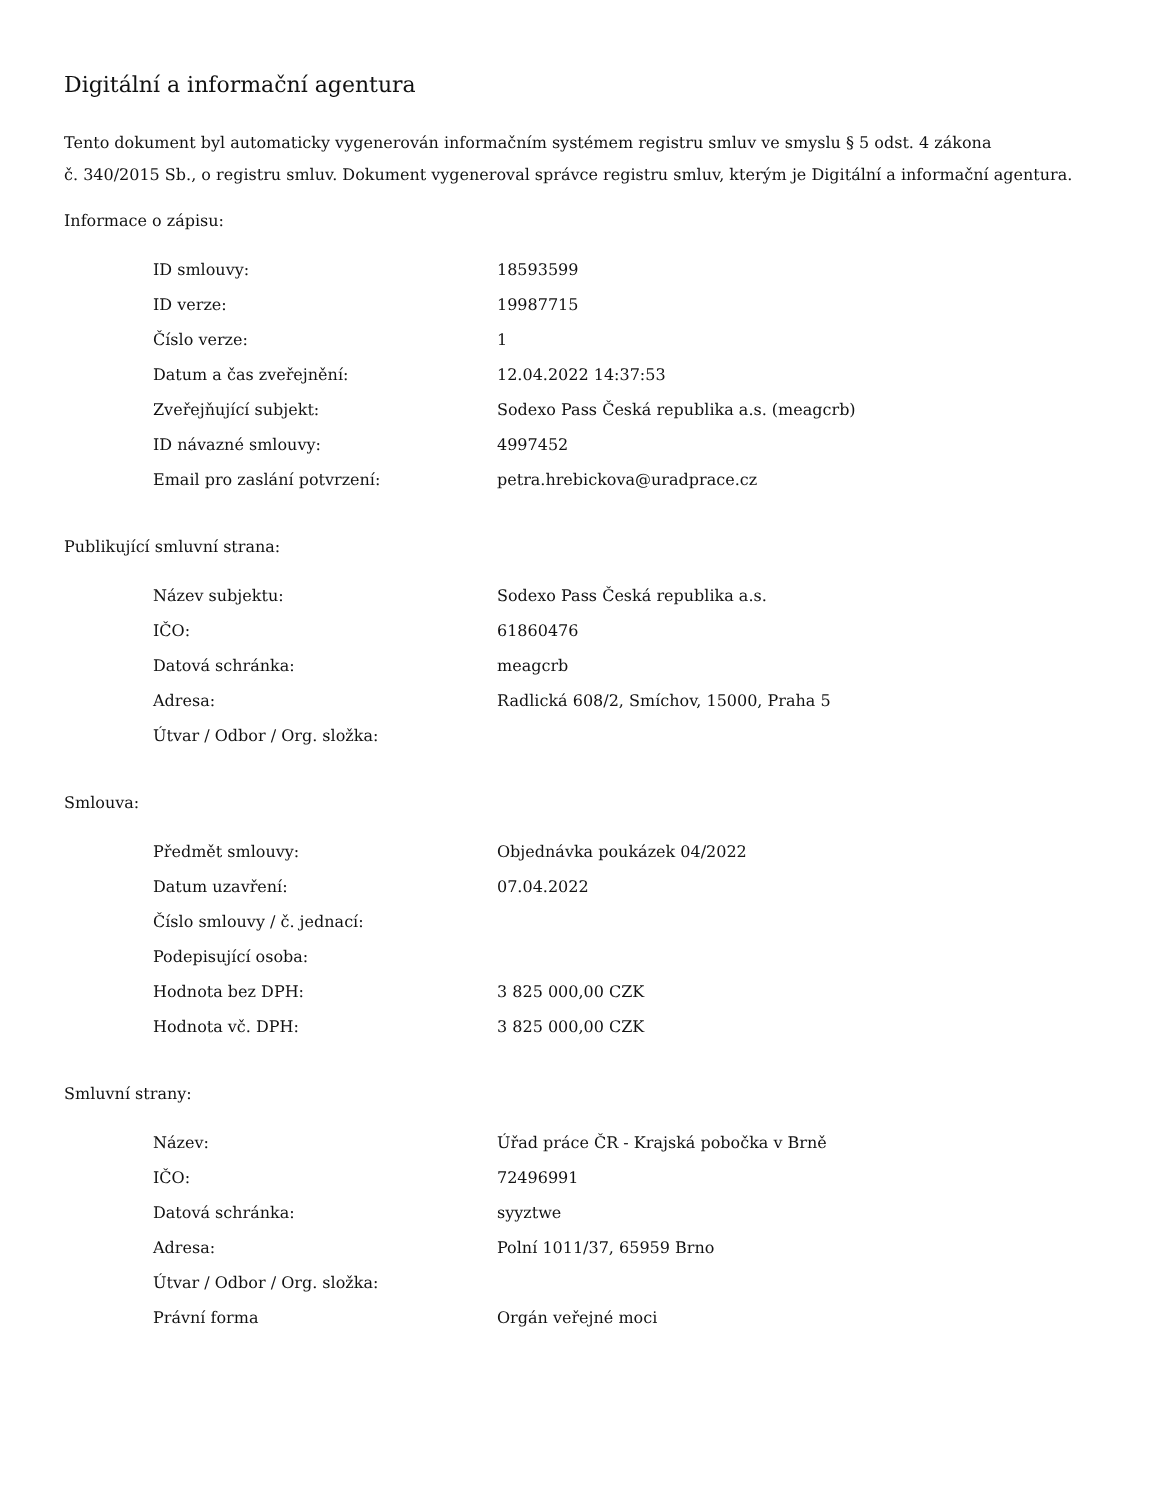Digitální a informační agentura
Tento dokument byl automaticky vygenerován informačním systémem registru smluv ve smyslu § 5 odst. 4 zákona
č. 340/2015 Sb., o registru smluv. Dokument vygeneroval správce registru smluv, kterým je Digitální a informační agentura.
Informace o zápisu:
| ID smlouvy: | 18593599 |
| ID verze: | 19987715 |
| Číslo verze: | 1 |
| Datum a čas zveřejnění: | 12.04.2022 14:37:53 |
| Zveřejňující subjekt: | Sodexo Pass Česká republika a.s. (meagcrb) |
| ID návazné smlouvy: | 4997452 |
| Email pro zaslání potvrzení: | petra.hrebickova@uradprace.cz |
Publikující smluvní strana:
| Název subjektu: | Sodexo Pass Česká republika a.s. |
| IČO: | 61860476 |
| Datová schránka: | meagcrb |
| Adresa: | Radlická 608/2, Smíchov, 15000, Praha 5 |
| Útvar / Odbor / Org. složka: | |
Smlouva:
| Předmět smlouvy: | Objednávka poukázek 04/2022 |
| Datum uzavření: | 07.04.2022 |
| Číslo smlouvy / č. jednací: | |
| Podepisující osoba: | |
| Hodnota bez DPH: | 3 825 000,00 CZK |
| Hodnota vč. DPH: | 3 825 000,00 CZK |
Smluvní strany:
| Název: | Úřad práce ČR - Krajská pobočka v Brně |
| IČO: | 72496991 |
| Datová schránka: | syyztwe |
| Adresa: | Polní 1011/37, 65959 Brno |
| Útvar / Odbor / Org. složka: | |
| Právní forma | Orgán veřejné moci |